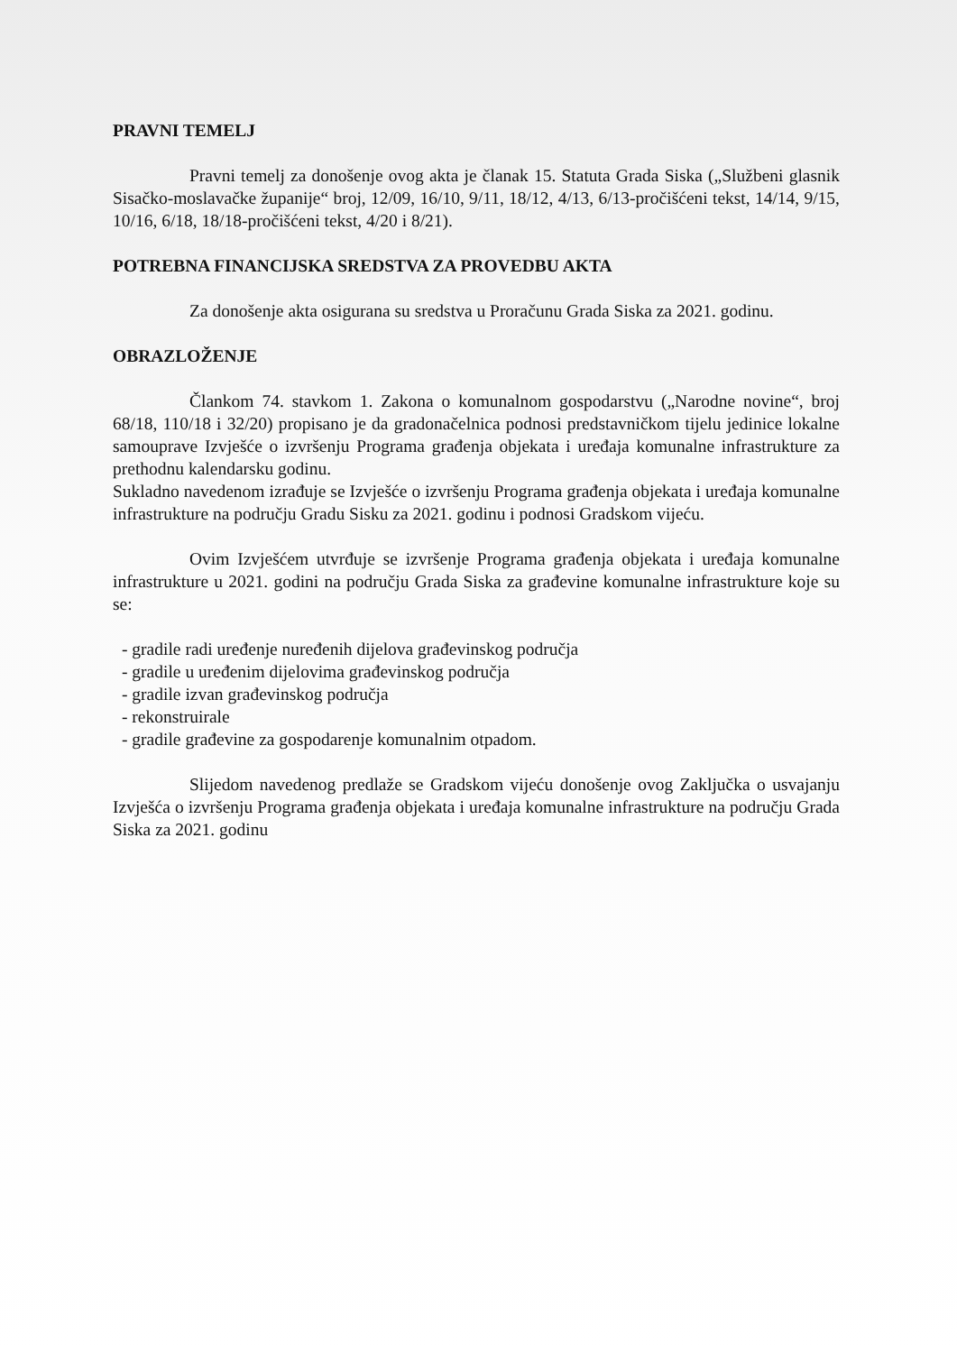PRAVNI TEMELJ
Pravni temelj za donošenje ovog akta je članak 15. Statuta Grada Siska („Službeni glasnik Sisačko-moslavačke županije“ broj, 12/09, 16/10, 9/11, 18/12, 4/13, 6/13-pročišćeni tekst, 14/14, 9/15, 10/16, 6/18, 18/18-pročišćeni tekst, 4/20 i 8/21).
POTREBNA FINANCIJSKA SREDSTVA ZA PROVEDBU AKTA
Za donošenje akta osigurana su sredstva u Proračunu Grada Siska za 2021. godinu.
OBRAZLOŽENJE
Člankom 74. stavkom 1. Zakona o komunalnom gospodarstvu („Narodne novine“, broj 68/18, 110/18 i 32/20) propisano je da gradonačelnica podnosi predstavničkom tijelu jedinice lokalne samouprave Izvješće o izvršenju Programa građenja objekata i uređaja komunalne infrastrukture za prethodnu kalendarsku godinu.
Sukladno navedenom izrađuje se Izvješće o izvršenju Programa građenja objekata i uređaja komunalne infrastrukture na području Gradu Sisku za 2021. godinu i podnosi Gradskom vijeću.
Ovim Izvješćem utvrđuje se izvršenje Programa građenja objekata i uređaja komunalne infrastrukture u 2021. godini na području Grada Siska za građevine komunalne infrastrukture koje su se:
- gradile radi uređenje nuređenih dijelova građevinskog područja
- gradile u uređenim dijelovima građevinskog područja
- gradile izvan građevinskog područja
- rekonstruirale
- gradile građevine za gospodarenje komunalnim otpadom.
Slijedom navedenog predlaže se Gradskom vijeću donošenje ovog Zaključka o usvajanju Izvješća o izvršenju Programa građenja objekata i uređaja komunalne infrastrukture na području Grada Siska za 2021. godinu